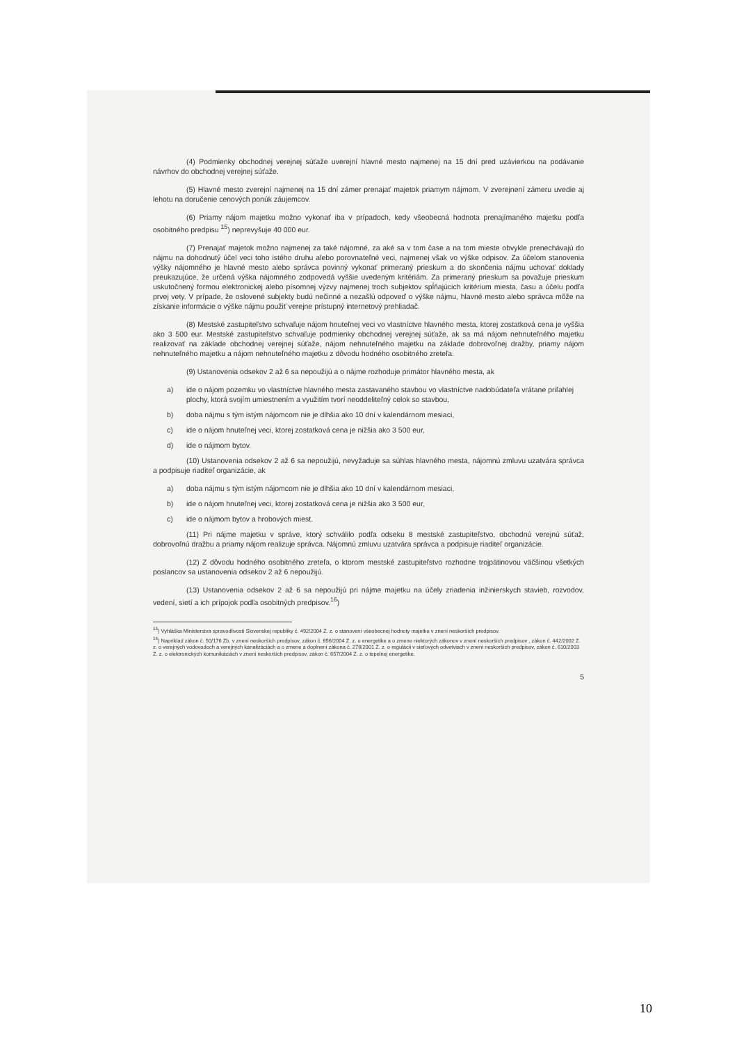(4) Podmienky obchodnej verejnej súťaže uverejní hlavné mesto najmenej na 15 dní pred uzávierkou na podávanie návrhov do obchodnej verejnej súťaže.
(5) Hlavné mesto zverejní najmenej na 15 dní zámer prenajať majetok priamym nájmom. V zverejnení zámeru uvedie aj lehotu na doručenie cenových ponúk záujemcov.
(6) Priamy nájom majetku možno vykonať iba v prípadoch, kedy všeobecná hodnota prenajímaného majetku podľa osobitného predpisu <sup>15</sup>) neprevyšuje 40 000 eur.
(7) Prenajať majetok možno najmenej za také nájomné, za aké sa v tom čase a na tom mieste obvykle prenechávajú do nájmu na dohodnutý účel veci toho istého druhu alebo porovnateľné veci, najmenej však vo výške odpisov. Za účelom stanovenia výšky nájomného je hlavné mesto alebo správca povinný vykonať primeraný prieskum a do skončenia nájmu uchovať doklady preukazujúce, že určená výška nájomného zodpovedá vyššie uvedeným kritériám. Za primeraný prieskum sa považuje prieskum uskutočnený formou elektronickej alebo písomnej výzvy najmenej troch subjektov spĺňajúcich kritérium miesta, času a účelu podľa prvej vety. V prípade, že oslovené subjekty budú nečinné a nezašlú odpoveď o výške nájmu, hlavné mesto alebo správca môže na získanie informácie o výške nájmu použiť verejne prístupný internetový prehliadač.
(8) Mestské zastupiteľstvo schvaľuje nájom hnuteľnej veci vo vlastníctve hlavného mesta, ktorej zostatková cena je vyššia ako 3 500 eur. Mestské zastupiteľstvo schvaľuje podmienky obchodnej verejnej súťaže, ak sa má nájom nehnuteľného majetku realizovať na základe obchodnej verejnej súťaže, nájom nehnuteľného majetku na základe dobrovoľnej dražby, priamy nájom nehnuteľného majetku a nájom nehnuteľného majetku z dôvodu hodného osobitného zreteľa.
(9) Ustanovenia odsekov 2 až 6 sa nepoužijú a o nájme rozhoduje primátor hlavného mesta, ak
a) ide o nájom pozemku vo vlastníctve hlavného mesta zastavaného stavbou vo vlastníctve nadobúdateľa vrátane priľahlej plochy, ktorá svojím umiestnením a využitím tvorí neoddeliteľný celok so stavbou,
b) doba nájmu s tým istým nájomcom nie je dlhšia ako 10 dní v kalendárnom mesiaci,
c) ide o nájom hnuteľnej veci, ktorej zostatková cena je nižšia ako 3 500 eur,
d) ide o nájmom bytov.
(10) Ustanovenia odsekov 2 až 6 sa nepoužijú, nevyžaduje sa súhlas hlavného mesta, nájomnú zmluvu uzatvára správca a podpisuje riaditeľ organizácie, ak
a) doba nájmu s tým istým nájomcom nie je dlhšia ako 10 dní v kalendárnom mesiaci,
b) ide o nájom hnuteľnej veci, ktorej zostatková cena je nižšia ako 3 500 eur,
c) ide o nájmom bytov a hrobových miest.
(11) Pri nájme majetku v správe, ktorý schválilo podľa odseku 8 mestské zastupiteľstvo, obchodnú verejnú súťaž, dobrovoľnú dražbu a priamy nájom realizuje správca. Nájomnú zmluvu uzatvára správca a podpisuje riaditeľ organizácie.
(12) Z dôvodu hodného osobitného zreteľa, o ktorom mestské zastupiteľstvo rozhodne trojpätinovou väčšinou všetkých poslancov sa ustanovenia odsekov 2 až 6 nepoužijú.
(13) Ustanovenia odsekov 2 až 6 sa nepoužijú pri nájme majetku na účely zriadenia inžinierskych stavieb, rozvodov, vedení, sietí a ich prípojok podľa osobitných predpisov.<sup>16</sup>)
<sup>15</sup>) Vyhláška Ministerstva spravodlivosti Slovenskej republiky č. 492/2004 Z. z. o stanovení všeobecnej hodnoty majetku v znení neskorších predpisov.
<sup>16</sup>) Napríklad zákon č. 50/176 Zb. v znení neskorších predpisov, zákon č. 656/2004 Z. z. o energetike a o zmene niektorých zákonov v znení neskorších predpisov , zákon č. 442/2002 Z. z. o verejných vodovodoch a verejných kanalizáciách a o zmene a doplnení zákona č. 276/2001 Z. z. o regulácii v sieťových odvetviach v znení neskorších predpisov, zákon č. 610/2003 Z. z. o elektronických komunikáciách v znení neskorších predpisov, zákon č. 657/2004 Z. z. o tepelnej energetike.
5
10